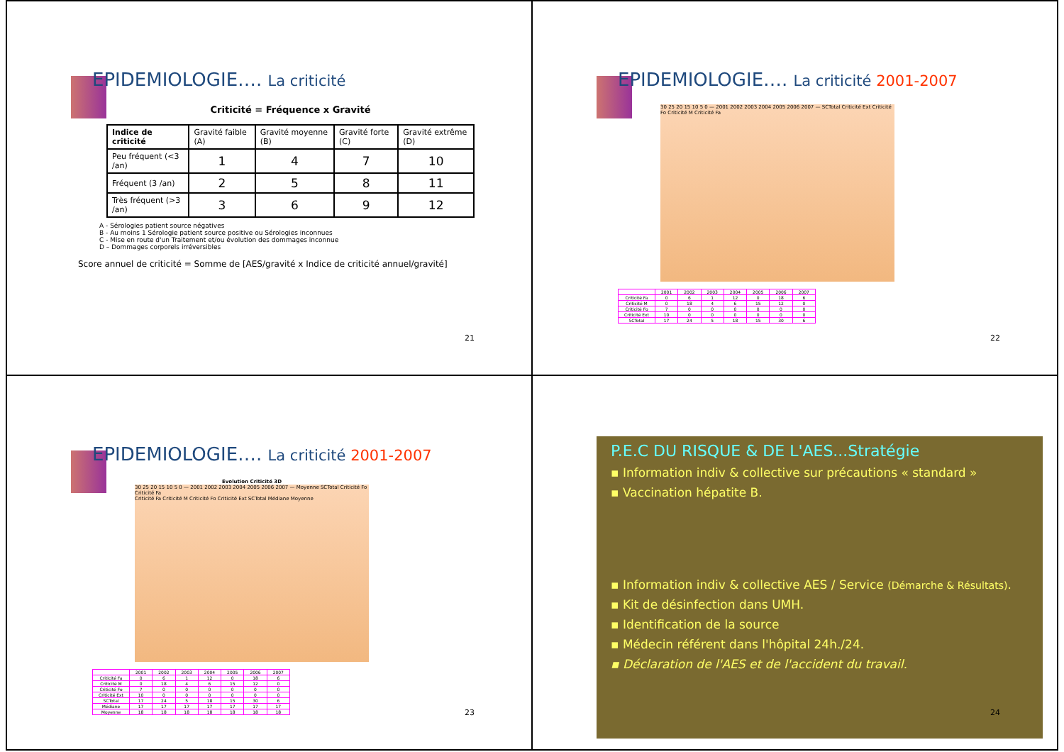EPIDEMIOLOGIE…. La criticité
Criticité = Fréquence x Gravité
| Indice de criticité | Gravité faible (A) | Gravité moyenne (B) | Gravité forte (C) | Gravité extrême (D) |
| --- | --- | --- | --- | --- |
| Peu fréquent (<3 /an) | 1 | 4 | 7 | 10 |
| Fréquent (3 /an) | 2 | 5 | 8 | 11 |
| Très fréquent (>3 /an) | 3 | 6 | 9 | 12 |
A - Sérologies patient source négatives
B - Au moins 1 Sérologie patient source positive ou Sérologies inconnues
C - Mise en route d'un Traitement et/ou évolution des dommages inconnue
D – Dommages corporels irréversibles
Score annuel de criticité = Somme de [AES/gravité x Indice de criticité annuel/gravité]
21
EPIDEMIOLOGIE…. La criticité 2001-2007
30 25 20 15 10 5 0 — 2001 2002 2003 2004 2005 2006 2007 — SCTotal Criticité Ext Criticité Fo Criticité M Criticité Fa
| | 2001 | 2002 | 2003 | 2004 | 2005 | 2006 | 2007 |
| Criticité Fa | 0 | 6 | 1 | 12 | 0 | 18 | 6 |
| Criticité M | 0 | 18 | 4 | 6 | 15 | 12 | 0 |
| Criticité Fo | 7 | 0 | 0 | 0 | 0 | 0 | 0 |
| Criticité Ext | 10 | 0 | 0 | 0 | 0 | 0 | 0 |
| SCTotal | 17 | 24 | 5 | 18 | 15 | 30 | 6 |
22
EPIDEMIOLOGIE…. La criticité 2001-2007
Evolution Criticité 3D
30 25 20 15 10 5 0 — 2001 2002 2003 2004 2005 2006 2007 — Moyenne SCTotal Criticité Fo Criticité Fa
Criticité Fa Criticité M Criticité Fo Criticité Ext SCTotal Médiane Moyenne
| | 2001 | 2002 | 2003 | 2004 | 2005 | 2006 | 2007 |
| Criticité Fa | 0 | 6 | 1 | 12 | 0 | 18 | 6 |
| Criticité M | 0 | 18 | 4 | 6 | 15 | 12 | 0 |
| Criticité Fo | 7 | 0 | 0 | 0 | 0 | 0 | 0 |
| Criticité Ext | 10 | 0 | 0 | 0 | 0 | 0 | 0 |
| SCTotal | 17 | 24 | 5 | 18 | 15 | 30 | 6 |
| Médiane | 17 | 17 | 17 | 17 | 17 | 17 | 17 |
| Moyenne | 18 | 18 | 18 | 18 | 18 | 18 | 18 |
23
P.E.C DU RISQUE & DE L'AES...Stratégie
▪ Information indiv & collective sur précautions « standard »
▪ Vaccination hépatite B.
▪ Information indiv & collective AES / Service (Démarche & Résultats).
▪ Kit de désinfection dans UMH.
▪ Identification de la source
▪ Médecin référent dans l'hôpital 24h./24.
▪ Déclaration de l'AES et de l'accident du travail.
24